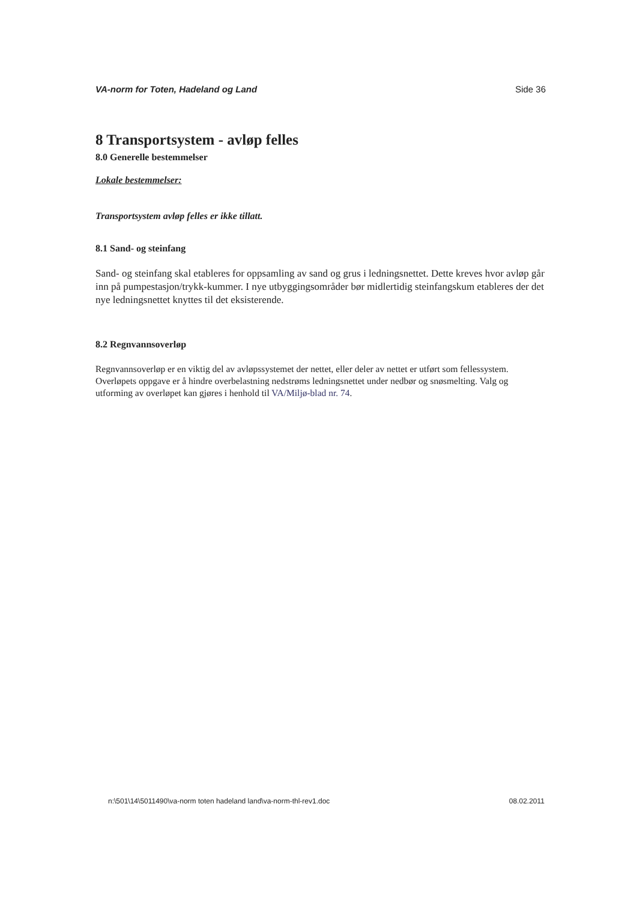VA-norm for Toten, Hadeland og Land Side 36
8 Transportsystem - avløp felles
8.0 Generelle bestemmelser
Lokale bestemmelser:
Transportsystem avløp felles er ikke tillatt.
8.1 Sand- og steinfang
Sand- og steinfang skal etableres for oppsamling av sand og grus i ledningsnettet. Dette kreves hvor avløp går inn på pumpestasjon/trykk-kummer. I nye utbyggingsområder bør midlertidig steinfangskum etableres der det nye ledningsnettet knyttes til det eksisterende.
8.2 Regnvannsoverløp
Regnvannsoverløp er en viktig del av avløpssystemet der nettet, eller deler av nettet er utført som fellessystem. Overløpets oppgave er å hindre overbelastning nedstrøms ledningsnettet under nedbør og snøsmelting. Valg og utforming av overløpet kan gjøres i henhold til VA/Miljø-blad nr. 74.
n:\501\14\5011490\va-norm toten hadeland land\va-norm-thl-rev1.doc 08.02.2011